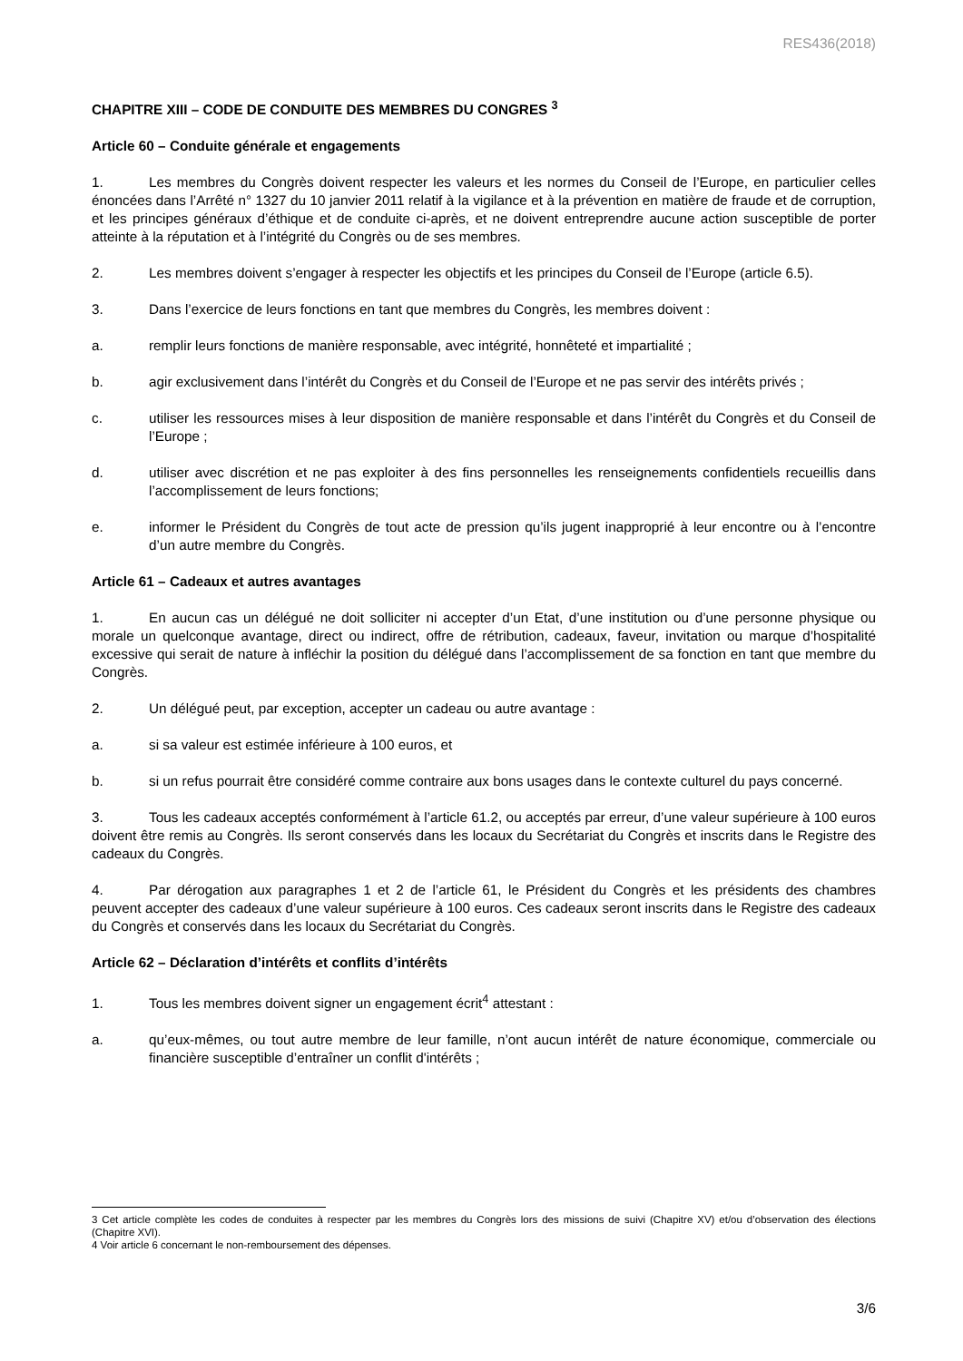RES436(2018)
CHAPITRE XIII – CODE DE CONDUITE DES MEMBRES DU CONGRES <sup>3</sup>
Article 60 – Conduite générale et engagements
1. Les membres du Congrès doivent respecter les valeurs et les normes du Conseil de l’Europe, en particulier celles énoncées dans l’Arrêté n° 1327 du 10 janvier 2011 relatif à la vigilance et à la prévention en matière de fraude et de corruption, et les principes généraux d’éthique et de conduite ci-après, et ne doivent entreprendre aucune action susceptible de porter atteinte à la réputation et à l’intégrité du Congrès ou de ses membres.
2. Les membres doivent s’engager à respecter les objectifs et les principes du Conseil de l’Europe (article 6.5).
3. Dans l’exercice de leurs fonctions en tant que membres du Congrès, les membres doivent :
a. remplir leurs fonctions de manière responsable, avec intégrité, honnêteté et impartialité ;
b. agir exclusivement dans l’intérêt du Congrès et du Conseil de l’Europe et ne pas servir des intérêts privés ;
c. utiliser les ressources mises à leur disposition de manière responsable et dans l’intérêt du Congrès et du Conseil de l’Europe ;
d. utiliser avec discrétion et ne pas exploiter à des fins personnelles les renseignements confidentiels recueillis dans l’accomplissement de leurs fonctions;
e. informer le Président du Congrès de tout acte de pression qu’ils jugent inapproprié à leur encontre ou à l’encontre d’un autre membre du Congrès.
Article 61 – Cadeaux et autres avantages
1. En aucun cas un délégué ne doit solliciter ni accepter d’un Etat, d’une institution ou d’une personne physique ou morale un quelconque avantage, direct ou indirect, offre de rétribution, cadeaux, faveur, invitation ou marque d’hospitalité excessive qui serait de nature à infléchir la position du délégué dans l’accomplissement de sa fonction en tant que membre du Congrès.
2. Un délégué peut, par exception, accepter un cadeau ou autre avantage :
a. si sa valeur est estimée inférieure à 100 euros, et
b. si un refus pourrait être considéré comme contraire aux bons usages dans le contexte culturel du pays concerné.
3. Tous les cadeaux acceptés conformément à l’article 61.2, ou acceptés par erreur, d’une valeur supérieure à 100 euros doivent être remis au Congrès. Ils seront conservés dans les locaux du Secrétariat du Congrès et inscrits dans le Registre des cadeaux du Congrès.
4. Par dérogation aux paragraphes 1 et 2 de l’article 61, le Président du Congrès et les présidents des chambres peuvent accepter des cadeaux d’une valeur supérieure à 100 euros. Ces cadeaux seront inscrits dans le Registre des cadeaux du Congrès et conservés dans les locaux du Secrétariat du Congrès.
Article 62 – Déclaration d’intérêts et conflits d’intérêts
1. Tous les membres doivent signer un engagement écrit<sup>4</sup> attestant :
a. qu’eux-mêmes, ou tout autre membre de leur famille, n’ont aucun intérêt de nature économique, commerciale ou financière susceptible d’entraîner un conflit d'intérêts ;
3 Cet article complète les codes de conduites à respecter par les membres du Congrès lors des missions de suivi (Chapitre XV) et/ou d’observation des élections (Chapitre XVI).
4 Voir article 6 concernant le non-remboursement des dépenses.
3/6